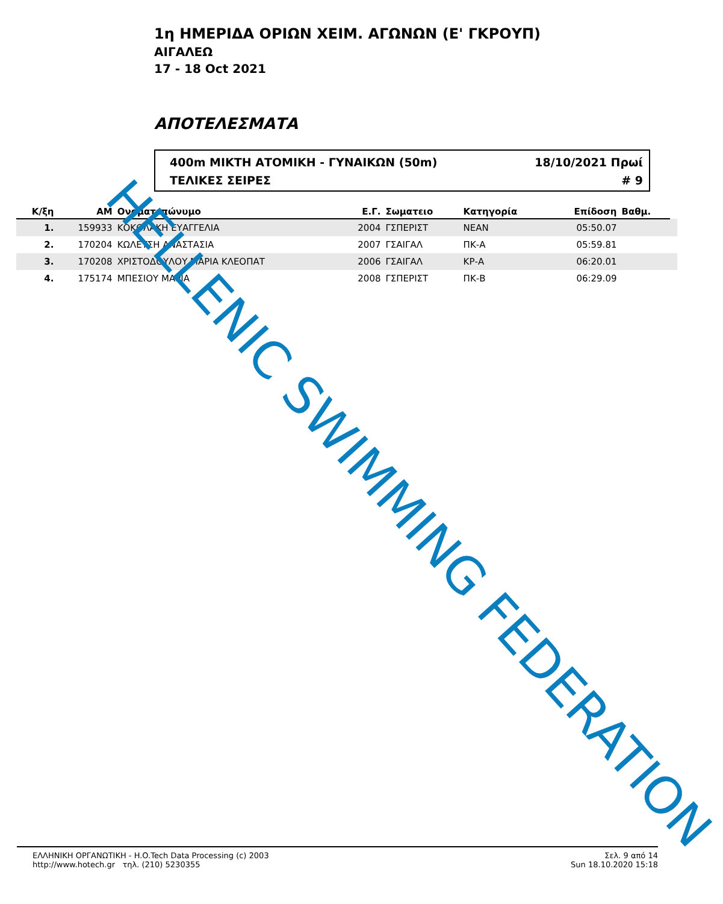1η ΗΜΕΡΙΔΑ ΟΡΙΩΝ ΧΕΙΜ. ΑΓΩΝΩΝ (Ε' ΓΚΡΟΥΠ)
ΑΙΓΑΛΕΩ
17 - 18 Oct 2021
ΑΠΟΤΕΛΕΣΜΑΤΑ
400m ΜΙΚΤΗ ΑΤΟΜΙΚΗ - ΓΥΝΑΙΚΩΝ (50m) 18/10/2021 Πρωί
ΤΕΛΙΚΕΣ ΣΕΙΡΕΣ # 9
| Κ/ξη | ΑΜ | Ονοματεπώνυμο | Ε.Γ. | Σωματειο | Κατηγορία | Επίδοση | Βαθμ. | |
| --- | --- | --- | --- | --- | --- | --- | --- | --- |
| 1. | 159933 | ΚΟΚΟΛΑΚΗ ΕΥΑΓΓΕΛΙΑ | 2004 | ΓΣΠΕΡΙΣΤ | ΝΕΑΝ | 05:50.07 | | |
| 2. | 170204 | ΚΩΛΕΤΣΗ ΑΝΑΣΤΑΣΙΑ | 2007 | ΓΣΑΙΓΑΛ | ΠΚ-Α | 05:59.81 | | |
| 3. | 170208 | ΧΡΙΣΤΟΔΟΥΛΟΥ ΜΑΡΙΑ ΚΛΕΟΠΑΤ | 2006 | ΓΣΑΙΓΑΛ | ΚΡ-Α | 06:20.01 | | |
| 4. | 175174 | ΜΠΕΣΙΟΥ ΜΑΡΙΑ | 2008 | ΓΣΠΕΡΙΣΤ | ΠΚ-Β | 06:29.09 | | |
HELLENIC SWIMMING FEDERATION
ΕΛΛΗΝΙΚΗ ΟΡΓΑΝΩΤΙΚΗ - H.O.Tech Data Processing (c) 2003
http://www.hotech.gr τηλ. (210) 5230355
Σελ. 9 από 14
Sun 18.10.2020 15:18